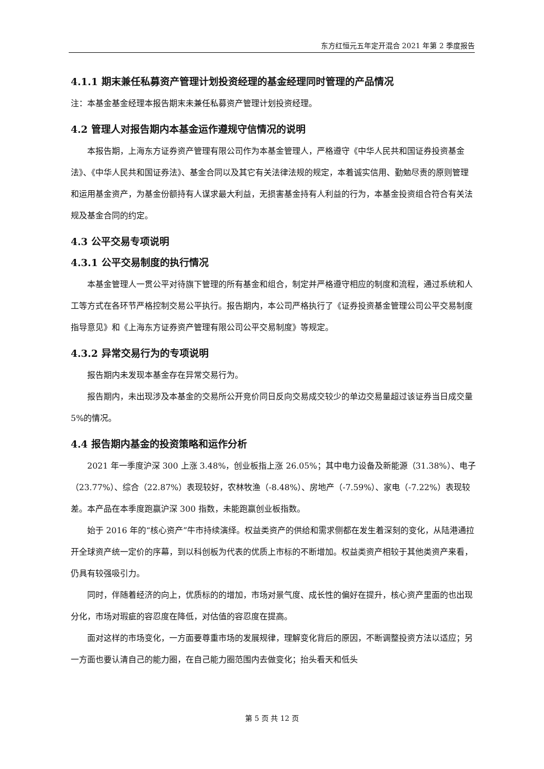东方红恒元五年定开混合 2021 年第 2 季度报告
4.1.1 期末兼任私募资产管理计划投资经理的基金经理同时管理的产品情况
注：本基金基金经理本报告期末未兼任私募资产管理计划投资经理。
4.2 管理人对报告期内本基金运作遵规守信情况的说明
本报告期，上海东方证券资产管理有限公司作为本基金管理人，严格遵守《中华人民共和国证券投资基金法》、《中华人民共和国证券法》、基金合同以及其它有关法律法规的规定，本着诚实信用、勤勉尽责的原则管理和运用基金资产，为基金份额持有人谋求最大利益，无损害基金持有人利益的行为，本基金投资组合符合有关法规及基金合同的约定。
4.3 公平交易专项说明
4.3.1 公平交易制度的执行情况
本基金管理人一贯公平对待旗下管理的所有基金和组合，制定并严格遵守相应的制度和流程，通过系统和人工等方式在各环节严格控制交易公平执行。报告期内，本公司严格执行了《证券投资基金管理公司公平交易制度指导意见》和《上海东方证券资产管理有限公司公平交易制度》等规定。
4.3.2 异常交易行为的专项说明
报告期内未发现本基金存在异常交易行为。
报告期内，未出现涉及本基金的交易所公开竞价同日反向交易成交较少的单边交易量超过该证券当日成交量 5%的情况。
4.4 报告期内基金的投资策略和运作分析
2021 年一季度沪深 300 上涨 3.48%，创业板指上涨 26.05%；其中电力设备及新能源（31.38%）、电子（23.77%）、综合（22.87%）表现较好，农林牧渔（-8.48%）、房地产（-7.59%）、家电（-7.22%）表现较差。本产品在本季度跑赢沪深 300 指数，未能跑赢创业板指数。
始于 2016 年的“核心资产”牛市持续演绎。权益类资产的供给和需求侧都在发生着深刻的变化，从陆港通拉开全球资产统一定价的序幕，到以科创板为代表的优质上市标的不断增加。权益类资产相较于其他类资产来看，仍具有较强吸引力。
同时，伴随着经济的向上，优质标的的增加，市场对景气度、成长性的偏好在提升，核心资产里面的也出现分化，市场对瑕疵的容忍度在降低，对估值的容忍度在提高。
面对这样的市场变化，一方面要尊重市场的发展规律，理解变化背后的原因，不断调整投资方法以适应；另一方面也要认清自己的能力圈，在自己能力圈范围内去做变化；抬头看天和低头
第 5 页 共 12 页